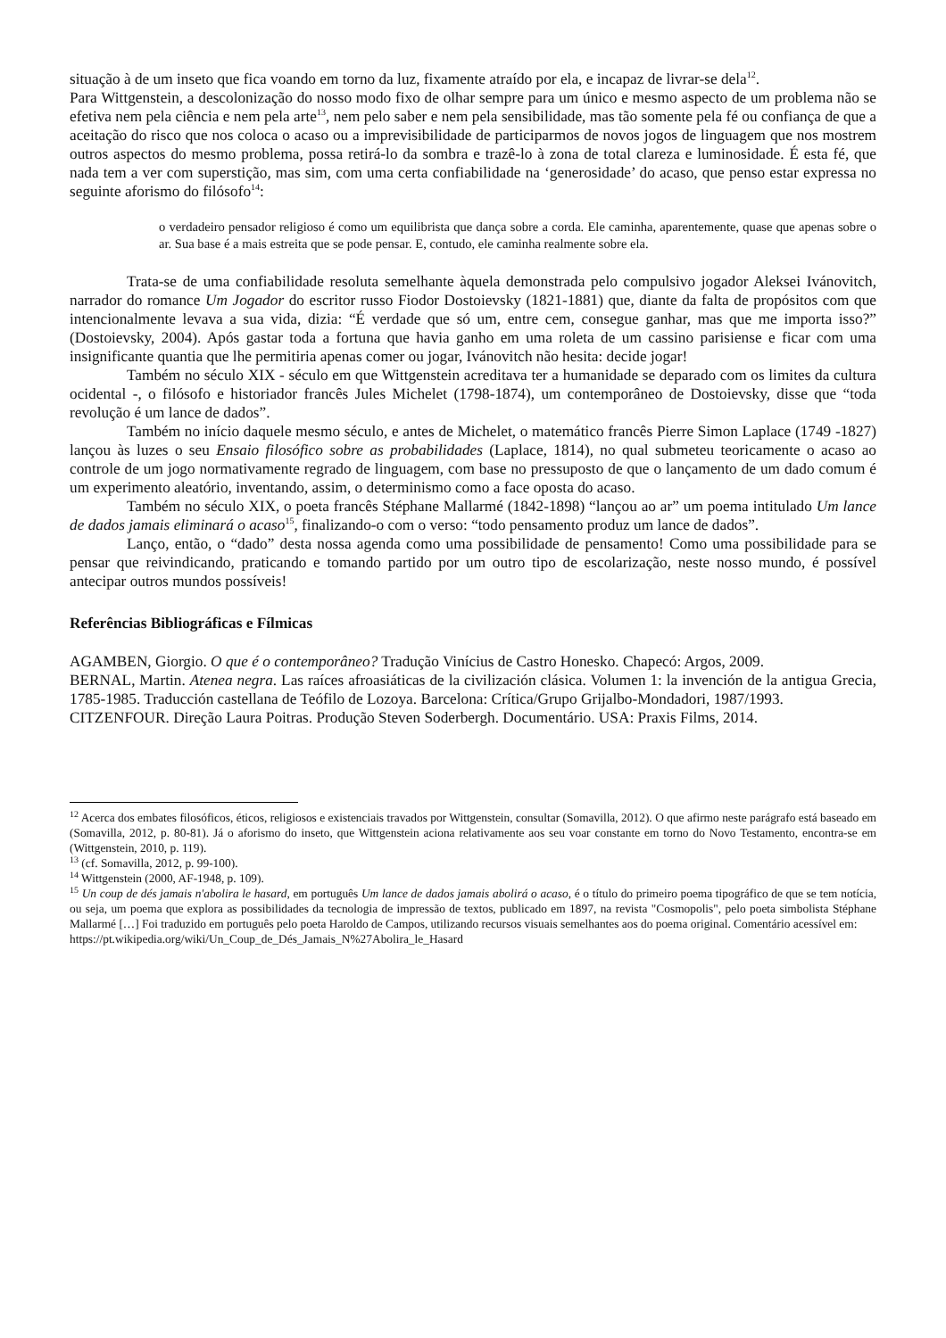situação à de um inseto que fica voando em torno da luz, fixamente atraído por ela, e incapaz de livrar-se dela<sup>12</sup>.
Para Wittgenstein, a descolonização do nosso modo fixo de olhar sempre para um único e mesmo aspecto de um problema não se efetiva nem pela ciência e nem pela arte<sup>13</sup>, nem pelo saber e nem pela sensibilidade, mas tão somente pela fé ou confiança de que a aceitação do risco que nos coloca o acaso ou a imprevisibilidade de participarmos de novos jogos de linguagem que nos mostrem outros aspectos do mesmo problema, possa retirá-lo da sombra e trazê-lo à zona de total clareza e luminosidade. É esta fé, que nada tem a ver com superstição, mas sim, com uma certa confiabilidade na ‘generosidade’ do acaso, que penso estar expressa no seguinte aforismo do filósofo<sup>14</sup>:
o verdadeiro pensador religioso é como um equilibrista que dança sobre a corda. Ele caminha, aparentemente, quase que apenas sobre o ar. Sua base é a mais estreita que se pode pensar. E, contudo, ele caminha realmente sobre ela.
Trata-se de uma confiabilidade resoluta semelhante àquela demonstrada pelo compulsivo jogador Aleksei Ivánovitch, narrador do romance Um Jogador do escritor russo Fiodor Dostoievsky (1821-1881) que, diante da falta de propósitos com que intencionalmente levava a sua vida, dizia: “É verdade que só um, entre cem, consegue ganhar, mas que me importa isso?” (Dostoievsky, 2004). Após gastar toda a fortuna que havia ganho em uma roleta de um cassino parisiense e ficar com uma insignificante quantia que lhe permitiria apenas comer ou jogar, Ivánovitch não hesita: decide jogar!
Também no século XIX - século em que Wittgenstein acreditava ter a humanidade se deparado com os limites da cultura ocidental -, o filósofo e historiador francês Jules Michelet (1798-1874), um contemporâneo de Dostoievsky, disse que “toda revolução é um lance de dados”.
Também no início daquele mesmo século, e antes de Michelet, o matemático francês Pierre Simon Laplace (1749 -1827) lançou às luzes o seu Ensaio filosófico sobre as probabilidades (Laplace, 1814), no qual submeteu teoricamente o acaso ao controle de um jogo normativamente regrado de linguagem, com base no pressuposto de que o lançamento de um dado comum é um experimento aleatório, inventando, assim, o determinismo como a face oposta do acaso.
Também no século XIX, o poeta francês Stéphane Mallarmé (1842-1898) “lançou ao ar” um poema intitulado Um lance de dados jamais eliminará o acaso<sup>15</sup>, finalizando-o com o verso: “todo pensamento produz um lance de dados”.
Lanço, então, o “dado” desta nossa agenda como uma possibilidade de pensamento! Como uma possibilidade para se pensar que reivindicando, praticando e tomando partido por um outro tipo de escolarização, neste nosso mundo, é possível antecipar outros mundos possíveis!
Referências Bibliográficas e Fílmicas
AGAMBEN, Giorgio. O que é o contemporâneo? Tradução Vinícius de Castro Honesko. Chapecó: Argos, 2009.
BERNAL, Martin. Atenea negra. Las raíces afroasiáticas de la civilización clásica. Volumen 1: la invención de la antigua Grecia, 1785-1985. Traducción castellana de Teófilo de Lozoya. Barcelona: Crítica/Grupo Grijalbo-Mondadori, 1987/1993.
CITZENFOUR. Direção Laura Poitras. Produção Steven Soderbergh. Documentário. USA: Praxis Films, 2014.
<sup>12</sup> Acerca dos embates filosóficos, éticos, religiosos e existenciais travados por Wittgenstein, consultar (Somavilla, 2012). O que afirmo neste parágrafo está baseado em (Somavilla, 2012, p. 80-81). Já o aforismo do inseto, que Wittgenstein aciona relativamente aos seu voar constante em torno do Novo Testamento, encontra-se em (Wittgenstein, 2010, p. 119).
<sup>13</sup> (cf. Somavilla, 2012, p. 99-100).
<sup>14</sup> Wittgenstein (2000, AF-1948, p. 109).
<sup>15</sup> Un coup de dés jamais n'abolira le hasard, em português Um lance de dados jamais abolirá o acaso, é o título do primeiro poema tipográfico de que se tem notícia, ou seja, um poema que explora as possibilidades da tecnologia de impressão de textos, publicado em 1897, na revista "Cosmopolis", pelo poeta simbolista Stéphane Mallarmé […] Foi traduzido em português pelo poeta Haroldo de Campos, utilizando recursos visuais semelhantes aos do poema original. Comentário acessível em:
https://pt.wikipedia.org/wiki/Un_Coup_de_Dés_Jamais_N%27Abolira_le_Hasard